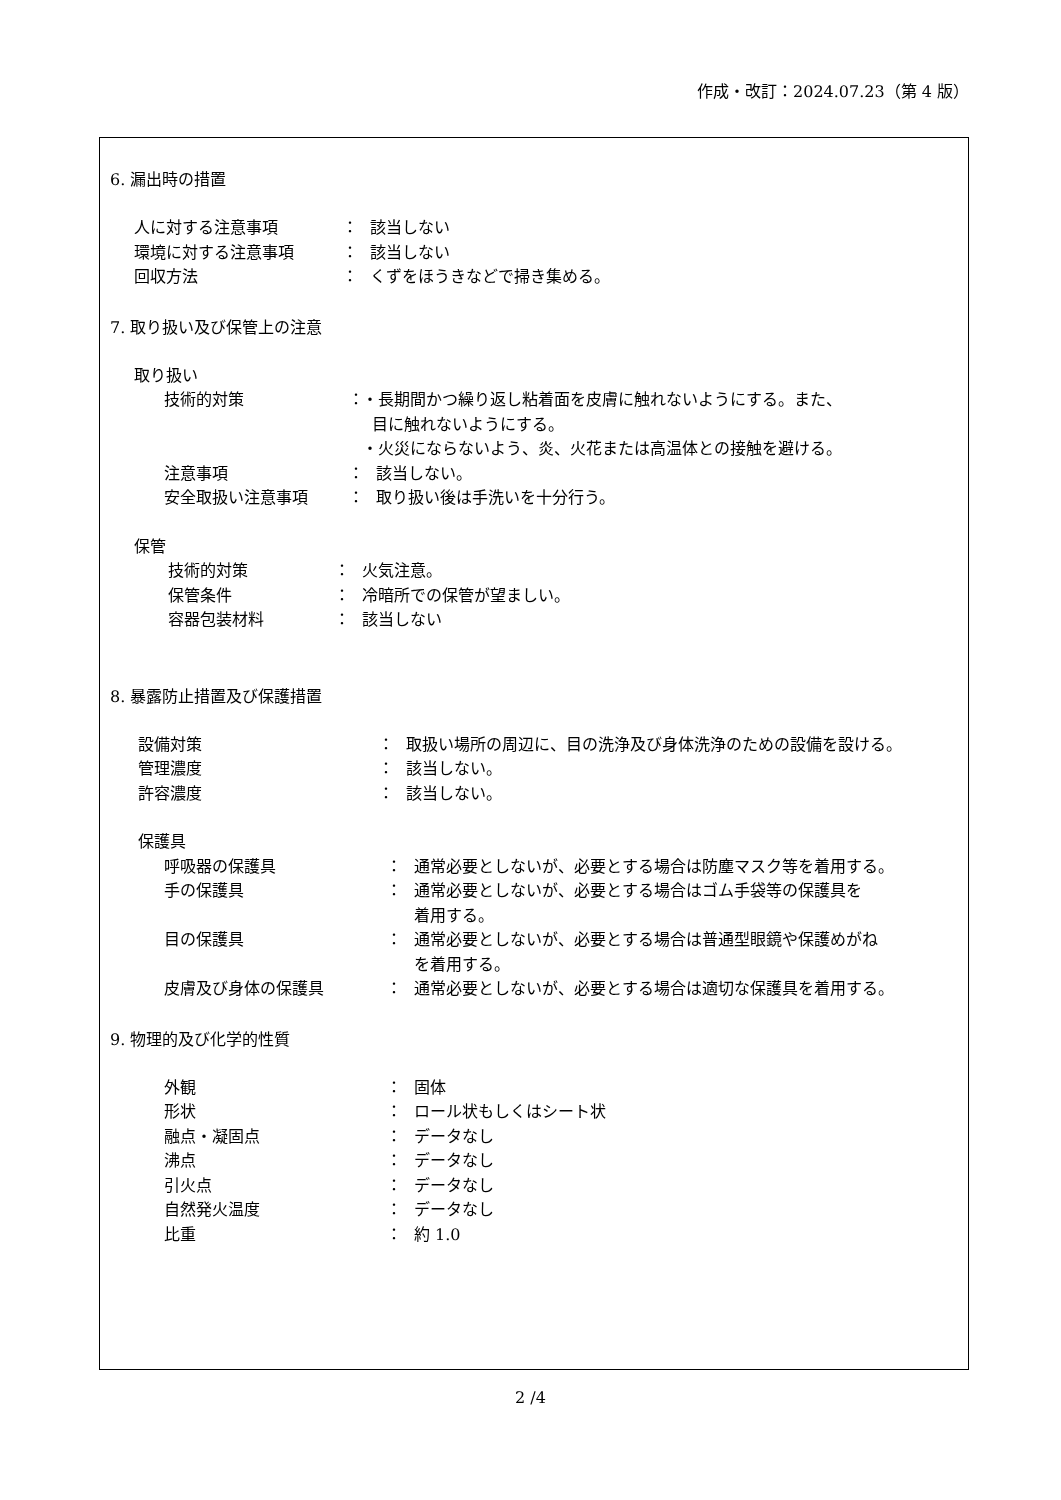作成・改訂：2024.07.23（第 4 版）
6. 漏出時の措置
人に対する注意事項 ： 該当しない
環境に対する注意事項 ： 該当しない
回収方法 ： くずをほうきなどで掃き集める。
7. 取り扱い及び保管上の注意
取り扱い
技術的対策 ： ・長期間かつ繰り返し粘着面を皮膚に触れないようにする。また、
目に触れないようにする。
・火災にならないよう、炎、火花または高温体との接触を避ける。
注意事項 ： 該当しない。
安全取扱い注意事項 ： 取り扱い後は手洗いを十分行う。
保管
技術的対策 ： 火気注意。
保管条件 ： 冷暗所での保管が望ましい。
容器包装材料 ： 該当しない
8. 暴露防止措置及び保護措置
設備対策 ： 取扱い場所の周辺に、目の洗浄及び身体洗浄のための設備を設ける。
管理濃度 ： 該当しない。
許容濃度 ： 該当しない。
保護具
呼吸器の保護具 ： 通常必要としないが、必要とする場合は防塵マスク等を着用する。
手の保護具 ： 通常必要としないが、必要とする場合はゴム手袋等の保護具を
着用する。
目の保護具 ： 通常必要としないが、必要とする場合は普通型眼鏡や保護めがね
を着用する。
皮膚及び身体の保護具 ： 通常必要としないが、必要とする場合は適切な保護具を着用する。
9. 物理的及び化学的性質
外観 ： 固体
形状 ： ロール状もしくはシート状
融点・凝固点 ： データなし
沸点 ： データなし
引火点 ： データなし
自然発火温度 ： データなし
比重 ： 約 1.0
2 /4